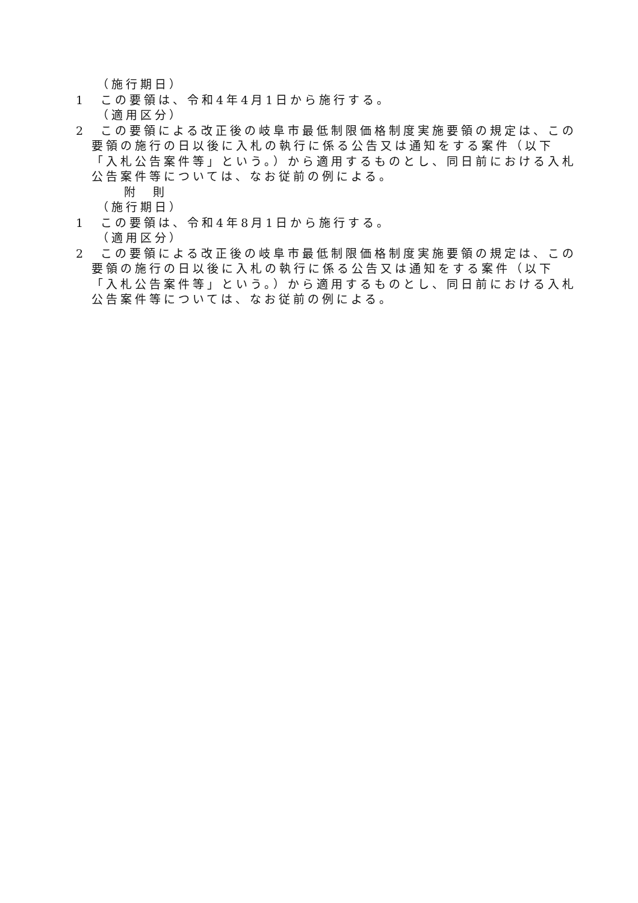（施行期日）
1　この要領は、令和4年4月1日から施行する。
（適用区分）
2　この要領による改正後の岐阜市最低制限価格制度実施要領の規定は、この要領の施行の日以後に入札の執行に係る公告又は通知をする案件（以下「入札公告案件等」という。）から適用するものとし、同日前における入札公告案件等については、なお従前の例による。
附　則
（施行期日）
1　この要領は、令和4年8月1日から施行する。
（適用区分）
2　この要領による改正後の岐阜市最低制限価格制度実施要領の規定は、この要領の施行の日以後に入札の執行に係る公告又は通知をする案件（以下「入札公告案件等」という。）から適用するものとし、同日前における入札公告案件等については、なお従前の例による。